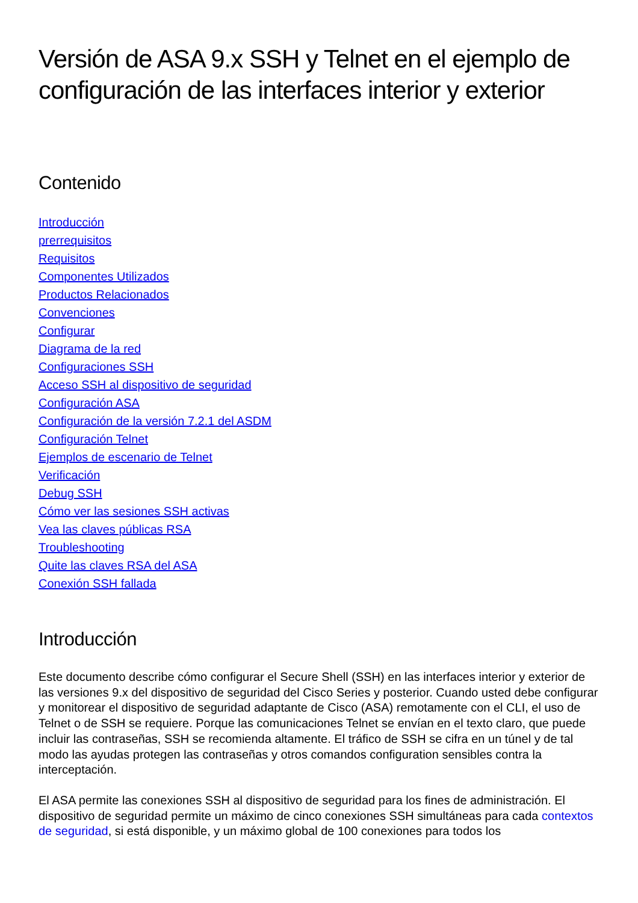Versión de ASA 9.x SSH y Telnet en el ejemplo de configuración de las interfaces interior y exterior
Contenido
Introducción
prerrequisitos
Requisitos
Componentes Utilizados
Productos Relacionados
Convenciones
Configurar
Diagrama de la red
Configuraciones SSH
Acceso SSH al dispositivo de seguridad
Configuración ASA
Configuración de la versión 7.2.1 del ASDM
Configuración Telnet
Ejemplos de escenario de Telnet
Verificación
Debug SSH
Cómo ver las sesiones SSH activas
Vea las claves públicas RSA
Troubleshooting
Quite las claves RSA del ASA
Conexión SSH fallada
Introducción
Este documento describe cómo configurar el Secure Shell (SSH) en las interfaces interior y exterior de las versiones 9.x del dispositivo de seguridad del Cisco Series y posterior. Cuando usted debe configurar y monitorear el dispositivo de seguridad adaptante de Cisco (ASA) remotamente con el CLI, el uso de Telnet o de SSH se requiere. Porque las comunicaciones Telnet se envían en el texto claro, que puede incluir las contraseñas, SSH se recomienda altamente. El tráfico de SSH se cifra en un túnel y de tal modo las ayudas protegen las contraseñas y otros comandos configuration sensibles contra la interceptación.
El ASA permite las conexiones SSH al dispositivo de seguridad para los fines de administración. El dispositivo de seguridad permite un máximo de cinco conexiones SSH simultáneas para cada contextos de seguridad, si está disponible, y un máximo global de 100 conexiones para todos los